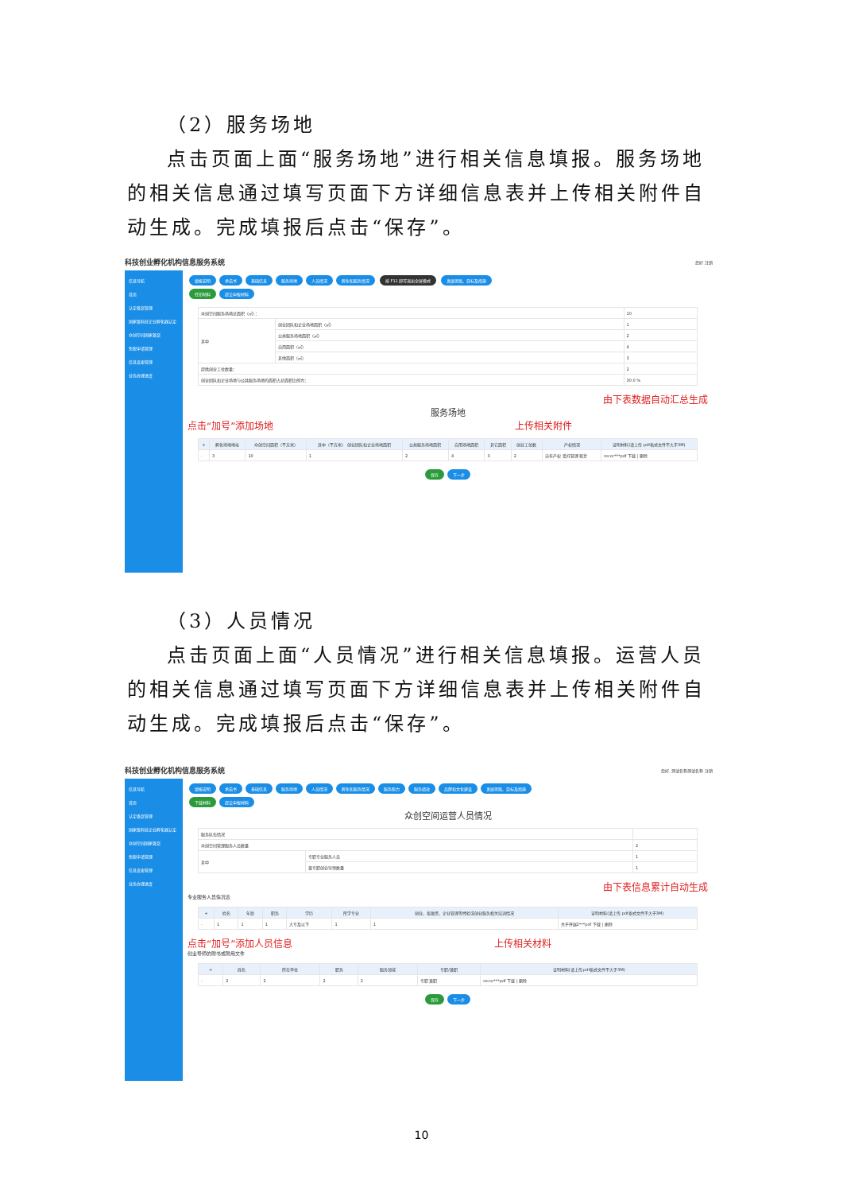（2）服务场地
点击页面上面“服务场地”进行相关信息填报。服务场地的相关信息通过填写页面下方详细信息表并上传相关附件自动生成。完成填报后点击“保存”。
科技创业孵化机构信息服务系统 您好 注销
信息导航
首页
认定备案管理
国家级科技企业孵化器认定
众创空间国家备案
免税申请管理
信息变更管理
业务办理进度
填报说明 承诺书 基础信息 服务场地 人员情况 孵化和服务情况 按 F11 即可退出全屏模式 发展思路、目标及措施
打印材料 提交申报材料
| 众创空间服务场地总面积（㎡）： | | 10 |
| 其中 | 创业团队和企业场地面积（㎡） | 1 |
| | 公共服务场地面积（㎡） | 2 |
| | 自用面积（㎡） | 4 |
| | 其他面积（㎡） | 3 |
| 提供创业工位数量： | | 2 |
| 创业团队和企业场地与公共服务场地的面积占总面积比例为： | | 30.0 % |
由下表数据自动汇总生成
服务场地
点击“加号”添加场地 上传相关附件
| + | 孵化场地地址 | 众创空间面积（平方米） | 其中（平方米） 创业团队和企业场地面积 | 公共服务场地面积 | 自用场地面积 | 其它面积 | 创业工位数 | 产权情况 | 证明材料(请上传.pdf格式文件不大于3M) |
| --- | --- | --- | --- | --- | --- | --- | --- | --- | --- |
| - | 3 | 10 | 1 | 2 | 4 | 3 | 2 | 自有产权 受托管理 租赁 | recor***pdf 下载 / 删除 |
保存 下一步
（3）人员情况
点击页面上面“人员情况”进行相关信息填报。运营人员的相关信息通过填写页面下方详细信息表并上传相关附件自动生成。完成填报后点击“保存”。
科技创业孵化机构信息服务系统 您好, 测试名称测试名称 注销
信息导航
首页
认定备案管理
国家级科技企业孵化器认定
众创空间国家备案
免税申请管理
信息变更管理
业务办理进度
填报说明 承诺书 基础信息 服务场地 人员情况 孵化和服务情况 服务能力 服务绩效 品牌和文化建设 发展思路、目标及措施
下载材料 提交申报材料
众创空间运营人员情况
| 服务队伍情况 | | |
| 众创空间管理服务人员数量 | | 2 |
| 其中 | 专职专业服务人员 | 1 |
| | 兼专职创业导师数量 | 1 |
由下表信息累计自动生成
专业服务人员情况表
| + | 姓名 | 年龄 | 职务 | 学历 | 所学专业 | 创业、投融资、企业管理等经验或创业服务相关培训情况 | 证明材料(请上传.pdf格式文件不大于3M) |
| --- | --- | --- | --- | --- | --- | --- | --- |
| - | 1 | 1 | 1 | 大专及以下 | 1 | 1 | 关于开展2***pdf 下载 / 删除 |
点击“加号”添加人员信息 上传相关材料
创业导师的聘书或聘用文件
| + | 姓名 | 所在单位 | 职务 | 服务领域 | 专职/兼职 | 证明材料(请上传.pdf格式文件不大于3M) |
| --- | --- | --- | --- | --- | --- | --- |
| - | 2 | 2 | 2 | 2 | 专职 兼职 | recor***pdf 下载 / 删除 |
保存 下一步
10